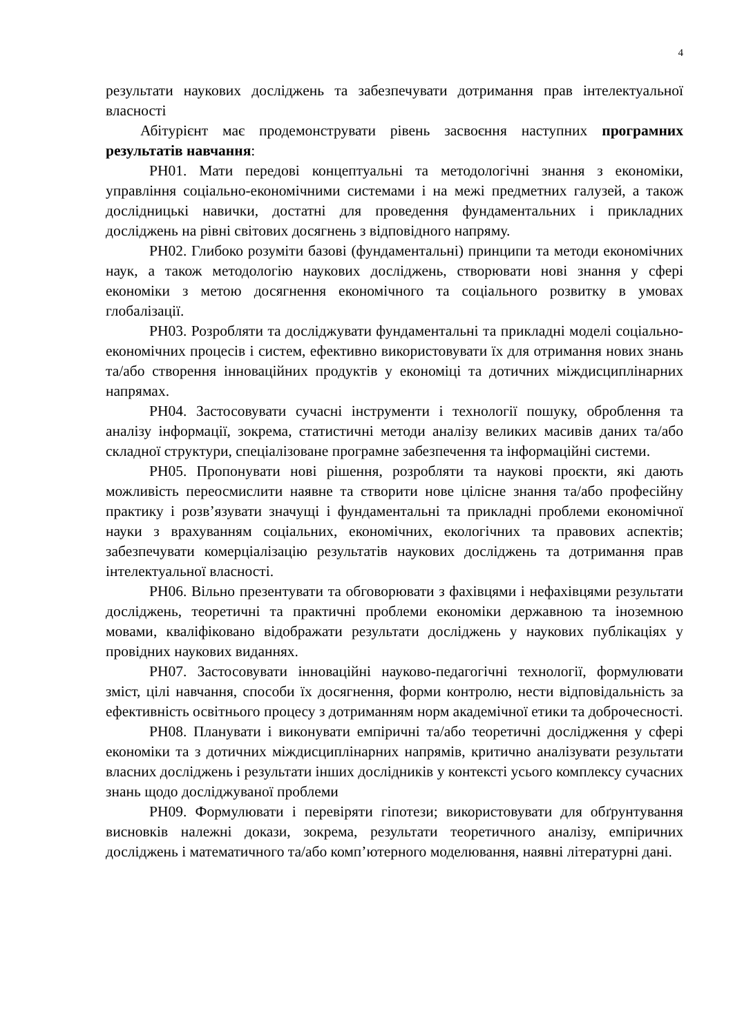4
результати наукових досліджень та забезпечувати дотримання прав інтелектуальної власності
Абітурієнт має продемонструвати рівень засвоєння наступних програмних результатів навчання:
РН01. Мати передові концептуальні та методологічні знання з економіки, управління соціально-економічними системами і на межі предметних галузей, а також дослідницькі навички, достатні для проведення фундаментальних і прикладних досліджень на рівні світових досягнень з відповідного напряму.
РН02. Глибоко розуміти базові (фундаментальні) принципи та методи економічних наук, а також методологію наукових досліджень, створювати нові знання у сфері економіки з метою досягнення економічного та соціального розвитку в умовах глобалізації.
РН03. Розробляти та досліджувати фундаментальні та прикладні моделі соціально-економічних процесів і систем, ефективно використовувати їх для отримання нових знань та/або створення інноваційних продуктів у економіці та дотичних міждисциплінарних напрямах.
РН04. Застосовувати сучасні інструменти і технології пошуку, оброблення та аналізу інформації, зокрема, статистичні методи аналізу великих масивів даних та/або складної структури, спеціалізоване програмне забезпечення та інформаційні системи.
РН05. Пропонувати нові рішення, розробляти та наукові проєкти, які дають можливість переосмислити наявне та створити нове цілісне знання та/або професійну практику і розв’язувати значущі і фундаментальні та прикладні проблеми економічної науки з врахуванням соціальних, економічних, екологічних та правових аспектів; забезпечувати комерціалізацію результатів наукових досліджень та дотримання прав інтелектуальної власності.
РН06. Вільно презентувати та обговорювати з фахівцями і нефахівцями результати досліджень, теоретичні та практичні проблеми економіки державною та іноземною мовами, кваліфіковано відображати результати досліджень у наукових публікаціях у провідних наукових виданнях.
РН07. Застосовувати інноваційні науково-педагогічні технології, формулювати зміст, цілі навчання, способи їх досягнення, форми контролю, нести відповідальність за ефективність освітнього процесу з дотриманням норм академічної етики та доброчесності.
РН08. Планувати і виконувати емпіричні та/або теоретичні дослідження у сфері економіки та з дотичних міждисциплінарних напрямів, критично аналізувати результати власних досліджень і результати інших дослідників у контексті усього комплексу сучасних знань щодо досліджуваної проблеми
РН09. Формулювати і перевіряти гіпотези; використовувати для обґрунтування висновків належні докази, зокрема, результати теоретичного аналізу, емпіричних досліджень і математичного та/або комп’ютерного моделювання, наявні літературні дані.